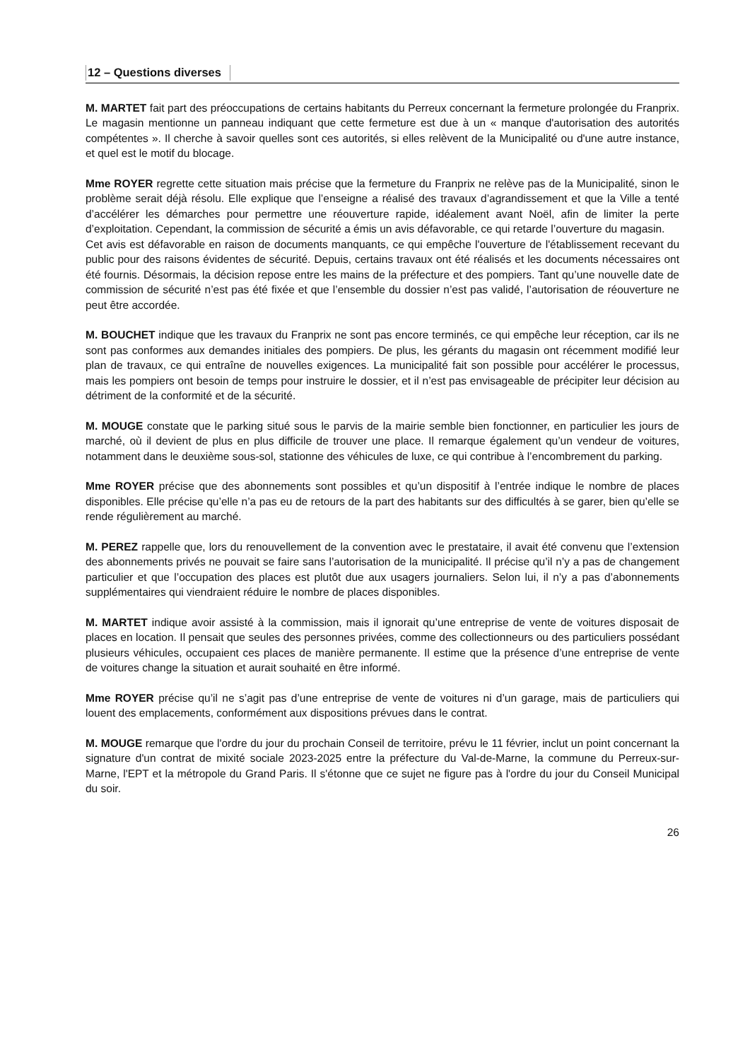12 – Questions diverses
M. MARTET fait part des préoccupations de certains habitants du Perreux concernant la fermeture prolongée du Franprix. Le magasin mentionne un panneau indiquant que cette fermeture est due à un « manque d'autorisation des autorités compétentes ». Il cherche à savoir quelles sont ces autorités, si elles relèvent de la Municipalité ou d'une autre instance, et quel est le motif du blocage.
Mme ROYER regrette cette situation mais précise que la fermeture du Franprix ne relève pas de la Municipalité, sinon le problème serait déjà résolu. Elle explique que l’enseigne a réalisé des travaux d’agrandissement et que la Ville a tenté d’accélérer les démarches pour permettre une réouverture rapide, idéalement avant Noël, afin de limiter la perte d’exploitation. Cependant, la commission de sécurité a émis un avis défavorable, ce qui retarde l’ouverture du magasin.
Cet avis est défavorable en raison de documents manquants, ce qui empêche l'ouverture de l'établissement recevant du public pour des raisons évidentes de sécurité. Depuis, certains travaux ont été réalisés et les documents nécessaires ont été fournis. Désormais, la décision repose entre les mains de la préfecture et des pompiers. Tant qu’une nouvelle date de commission de sécurité n’est pas été fixée et que l’ensemble du dossier n’est pas validé, l’autorisation de réouverture ne peut être accordée.
M. BOUCHET indique que les travaux du Franprix ne sont pas encore terminés, ce qui empêche leur réception, car ils ne sont pas conformes aux demandes initiales des pompiers. De plus, les gérants du magasin ont récemment modifié leur plan de travaux, ce qui entraîne de nouvelles exigences. La municipalité fait son possible pour accélérer le processus, mais les pompiers ont besoin de temps pour instruire le dossier, et il n’est pas envisageable de précipiter leur décision au détriment de la conformité et de la sécurité.
M. MOUGE constate que le parking situé sous le parvis de la mairie semble bien fonctionner, en particulier les jours de marché, où il devient de plus en plus difficile de trouver une place. Il remarque également qu’un vendeur de voitures, notamment dans le deuxième sous-sol, stationne des véhicules de luxe, ce qui contribue à l’encombrement du parking.
Mme ROYER précise que des abonnements sont possibles et qu’un dispositif à l’entrée indique le nombre de places disponibles. Elle précise qu’elle n’a pas eu de retours de la part des habitants sur des difficultés à se garer, bien qu’elle se rende régulièrement au marché.
M. PEREZ rappelle que, lors du renouvellement de la convention avec le prestataire, il avait été convenu que l’extension des abonnements privés ne pouvait se faire sans l’autorisation de la municipalité. Il précise qu’il n’y a pas de changement particulier et que l’occupation des places est plutôt due aux usagers journaliers. Selon lui, il n’y a pas d’abonnements supplémentaires qui viendraient réduire le nombre de places disponibles.
M. MARTET indique avoir assisté à la commission, mais il ignorait qu’une entreprise de vente de voitures disposait de places en location. Il pensait que seules des personnes privées, comme des collectionneurs ou des particuliers possédant plusieurs véhicules, occupaient ces places de manière permanente. Il estime que la présence d’une entreprise de vente de voitures change la situation et aurait souhaité en être informé.
Mme ROYER précise qu’il ne s’agit pas d’une entreprise de vente de voitures ni d’un garage, mais de particuliers qui louent des emplacements, conformément aux dispositions prévues dans le contrat.
M. MOUGE remarque que l'ordre du jour du prochain Conseil de territoire, prévu le 11 février, inclut un point concernant la signature d'un contrat de mixité sociale 2023-2025 entre la préfecture du Val-de-Marne, la commune du Perreux-sur-Marne, l'EPT et la métropole du Grand Paris. Il s'étonne que ce sujet ne figure pas à l'ordre du jour du Conseil Municipal du soir.
26